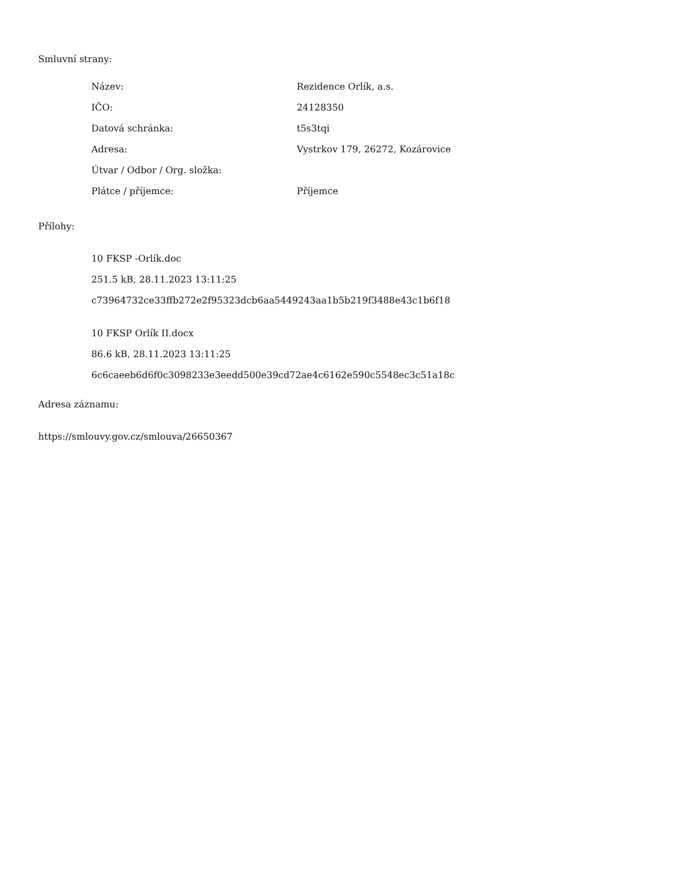Smluvní strany:
| Název: | Rezidence Orlík, a.s. |
| IČO: | 24128350 |
| Datová schránka: | t5s3tqi |
| Adresa: | Vystrkov 179, 26272, Kozárovice |
| Útvar / Odbor / Org. složka: | |
| Plátce / příjemce: | Příjemce |
Přílohy:
10 FKSP -Orlík.doc
251.5 kB, 28.11.2023 13:11:25
c73964732ce33ffb272e2f95323dcb6aa5449243aa1b5b219f3488e43c1b6f18
10 FKSP Orlík II.docx
86.6 kB, 28.11.2023 13:11:25
6c6caeeb6d6f0c3098233e3eedd500e39cd72ae4c6162e590c5548ec3c51a18c
Adresa záznamu:
https://smlouvy.gov.cz/smlouva/26650367